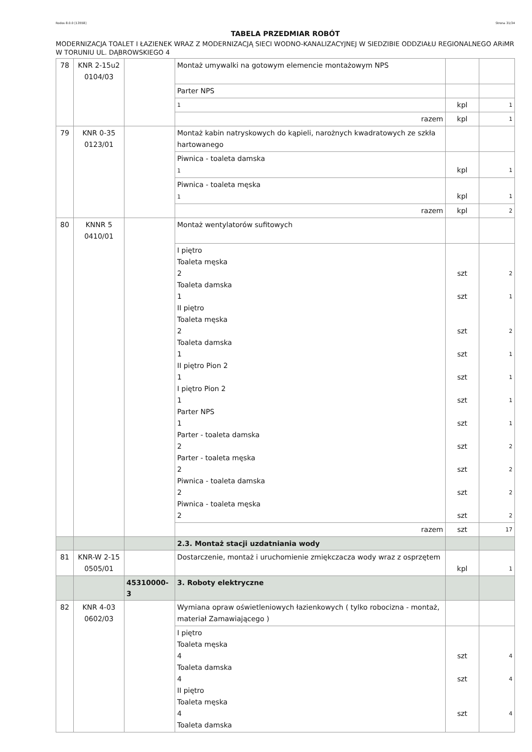Rodos 8.0.0 [13558] Strona 31/34
TABELA PRZEDMIAR ROBÓT
MODERNIZACJA TOALET I ŁAZIENEK WRAZ Z MODERNIZACJĄ SIECI WODNO-KANALIZACYJNEJ W SIEDZIBIE ODDZIAŁU REGIONALNEGO ARiMR W TORUNIU UL. DĄBROWSKIEGO 4
| 78 | KNR 2-15u2 0104/03 | | Montaż umywalki na gotowym elemencie montażowym NPS | | |
| | | | Parter NPS | | |
| | | | 1 | kpl | 1 |
| | | | razem | kpl | 1 |
| 79 | KNR 0-35 0123/01 | | Montaż kabin natryskowych do kąpieli, narożnych kwadratowych ze szkła hartowanego | | |
| | | | Piwnica - toaleta damska 1 | kpl | 1 |
| | | | Piwnica - toaleta męska 1 | kpl | 1 |
| | | | razem | kpl | 2 |
| 80 | KNNR 5 0410/01 | | Montaż wentylatorów sufitowych | | |
| | | | I piętro Toaleta męska 2 Toaleta damska 1 II piętro Toaleta męska 2 Toaleta damska 1 II piętro Pion 2 1 I piętro Pion 2 1 Parter NPS 1 Parter - toaleta damska 2 Parter - toaleta męska 2 Piwnica - toaleta damska 2 Piwnica - toaleta męska 2 | szt szt szt szt szt szt szt szt szt szt szt | 2 1 2 1 1 1 1 2 2 2 2 |
| | | | razem | szt | 17 |
| | | | 2.3. Montaż stacji uzdatniania wody | | |
| 81 | KNR-W 2-15 0505/01 | | Dostarczenie, montaż i uruchomienie zmiękczacza wody wraz z osprzętem | kpl | 1 |
| | | 45310000-3 | 3. Roboty elektryczne | | |
| 82 | KNR 4-03 0602/03 | | Wymiana opraw oświetleniowych łazienkowych ( tylko robocizna - montaż, materiał Zamawiającego ) | | |
| | | | I piętro Toaleta męska 4 Toaleta damska 4 II piętro Toaleta męska 4 Toaleta damska | szt szt szt | 4 4 4 |